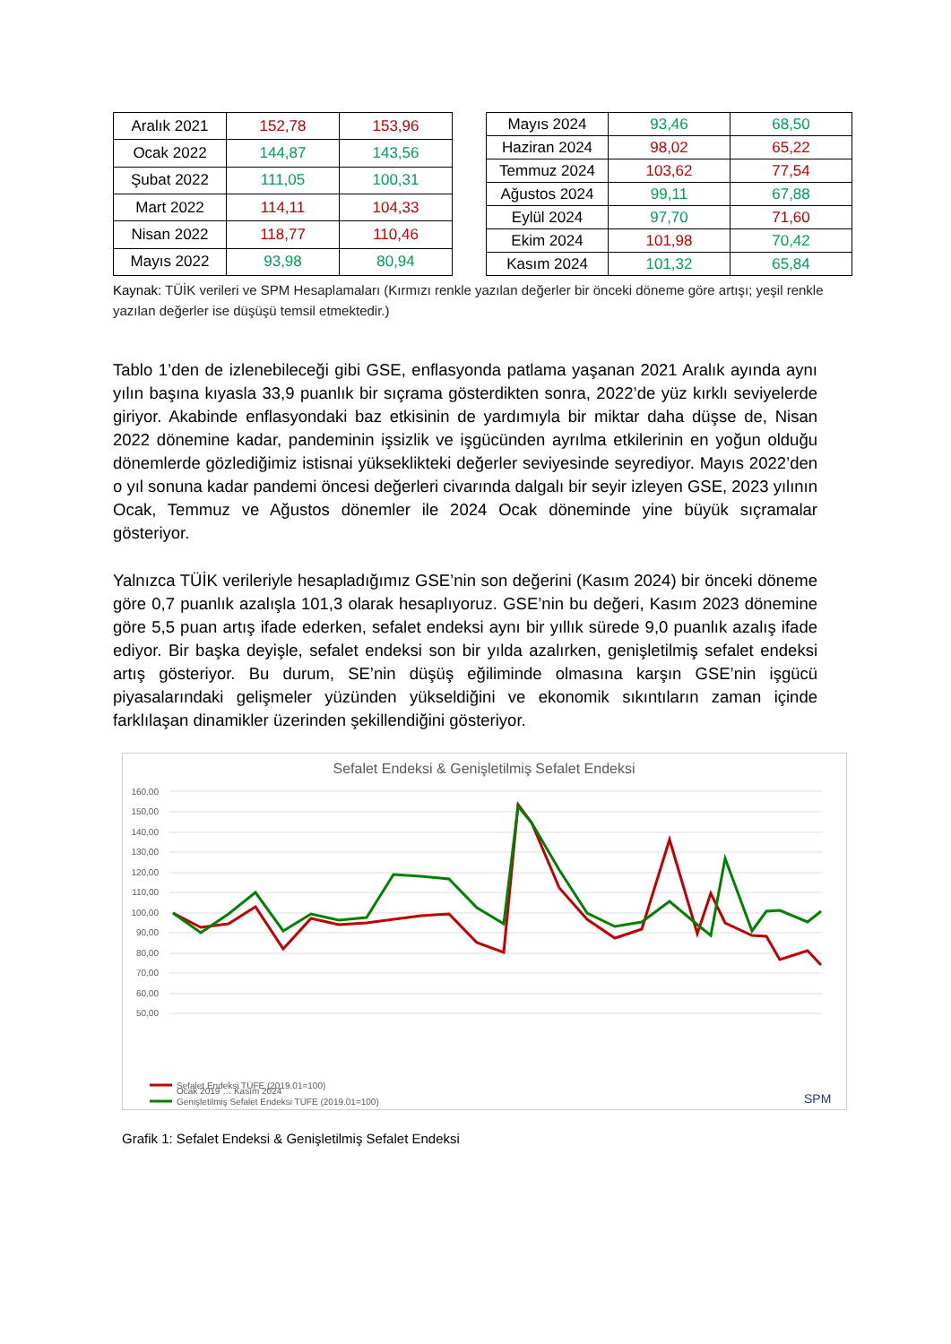| Aralık 2021 | 152,78 | 153,96 |
| Ocak 2022 | 144,87 | 143,56 |
| Şubat 2022 | 111,05 | 100,31 |
| Mart 2022 | 114,11 | 104,33 |
| Nisan 2022 | 118,77 | 110,46 |
| Mayıs 2022 | 93,98 | 80,94 |
| Mayıs 2024 | 93,46 | 68,50 |
| Haziran 2024 | 98,02 | 65,22 |
| Temmuz 2024 | 103,62 | 77,54 |
| Ağustos 2024 | 99,11 | 67,88 |
| Eylül 2024 | 97,70 | 71,60 |
| Ekim 2024 | 101,98 | 70,42 |
| Kasım 2024 | 101,32 | 65,84 |
Kaynak: TÜİK verileri ve SPM Hesaplamaları (Kırmızı renkle yazılan değerler bir önceki döneme göre artışı; yeşil renkle yazılan değerler ise düşüşü temsil etmektedir.)
Tablo 1’den de izlenebileceği gibi GSE, enflasyonda patlama yaşanan 2021 Aralık ayında aynı yılın başına kıyasla 33,9 puanlık bir sıçrama gösterdikten sonra, 2022’de yüz kırklı seviyelerde giriyor. Akabinde enflasyondaki baz etkisinin de yardımıyla bir miktar daha düşse de, Nisan 2022 dönemine kadar, pandeminin işsizlik ve işgücünden ayrılma etkilerinin en yoğun olduğu dönemlerde gözlediğimiz istisnai yükseklikteki değerler seviyesinde seyrediyor. Mayıs 2022’den o yıl sonuna kadar pandemi öncesi değerleri civarında dalgalı bir seyir izleyen GSE, 2023 yılının Ocak, Temmuz ve Ağustos dönemler ile 2024 Ocak döneminde yine büyük sıçramalar gösteriyor.
Yalnızca TÜİK verileriyle hesapladığımız GSE’nin son değerini (Kasım 2024) bir önceki döneme göre 0,7 puanlık azalışla 101,3 olarak hesaplıyoruz. GSE’nin bu değeri, Kasım 2023 dönemine göre 5,5 puan artış ifade ederken, sefalet endeksi aynı bir yıllık sürede 9,0 puanlık azalış ifade ediyor. Bir başka deyişle, sefalet endeksi son bir yılda azalırken, genişletilmiş sefalet endeksi artış gösteriyor. Bu durum, SE’nin düşüş eğiliminde olmasına karşın GSE’nin işgücü piyasalarındaki gelişmeler yüzünden yükseldiğini ve ekonomik sıkıntıların zaman içinde farklılaşan dinamikler üzerinden şekillendiğini gösteriyor.
Sefalet Endeksi & Genişletilmiş Sefalet Endeksi
160,00
150,00
140,00
130,00
120,00
110,00
100,00
90,00
80,00
70,00
60,00
50,00
Ocak 2019 … Kasım 2024
Sefalet Endeksi TÜFE (2019.01=100)
Genişletilmiş Sefalet Endeksi TÜFE (2019.01=100)
SPM
Grafik 1: Sefalet Endeksi & Genişletilmiş Sefalet Endeksi